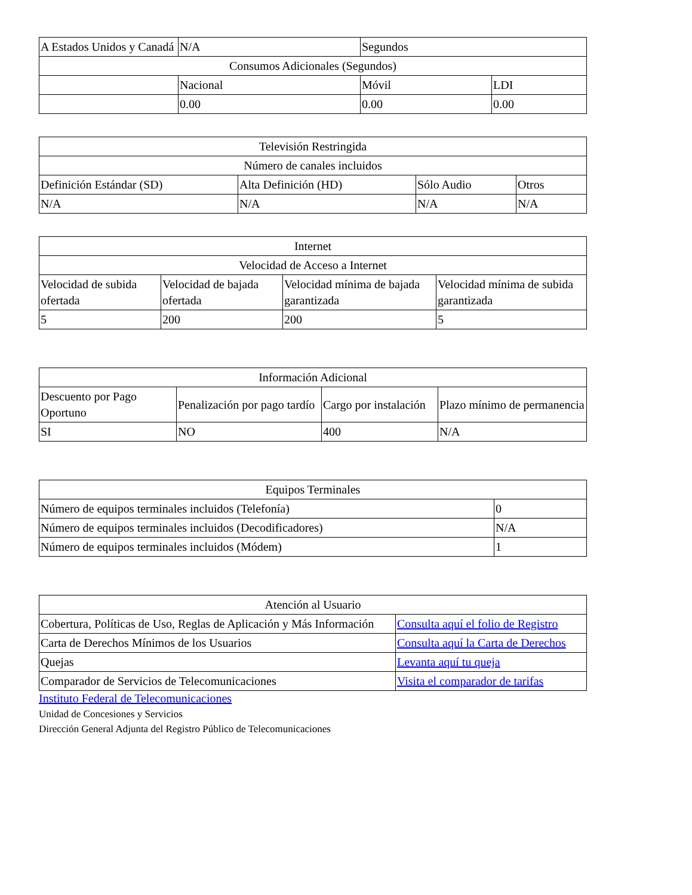| A Estados Unidos y Canadá | N/A | Segundos | |
| Consumos Adicionales (Segundos) | | | |
| | Nacional | Móvil | LDI |
| | 0.00 | 0.00 | 0.00 |
| Televisión Restringida | | | |
| Número de canales incluidos | | | |
| Definición Estándar (SD) | Alta Definición (HD) | Sólo Audio | Otros |
| N/A | N/A | N/A | N/A |
| Internet | | | |
| Velocidad de Acceso a Internet | | | |
| Velocidad de subida ofertada | Velocidad de bajada ofertada | Velocidad mínima de bajada garantizada | Velocidad mínima de subida garantizada |
| 5 | 200 | 200 | 5 |
| Información Adicional | | | |
| Descuento por Pago Oportuno | Penalización por pago tardío | Cargo por instalación | Plazo mínimo de permanencia |
| SI | NO | 400 | N/A |
| Equipos Terminales | |
| Número de equipos terminales incluidos (Telefonía) | 0 |
| Número de equipos terminales incluidos (Decodificadores) | N/A |
| Número de equipos terminales incluidos (Módem) | 1 |
| Atención al Usuario | |
| Cobertura, Políticas de Uso, Reglas de Aplicación y Más Información | Consulta aquí el folio de Registro |
| Carta de Derechos Mínimos de los Usuarios | Consulta aquí la Carta de Derechos |
| Quejas | Levanta aquí tu queja |
| Comparador de Servicios de Telecomunicaciones | Visita el comparador de tarifas |
Instituto Federal de Telecomunicaciones
Unidad de Concesiones y Servicios
Dirección General Adjunta del Registro Público de Telecomunicaciones